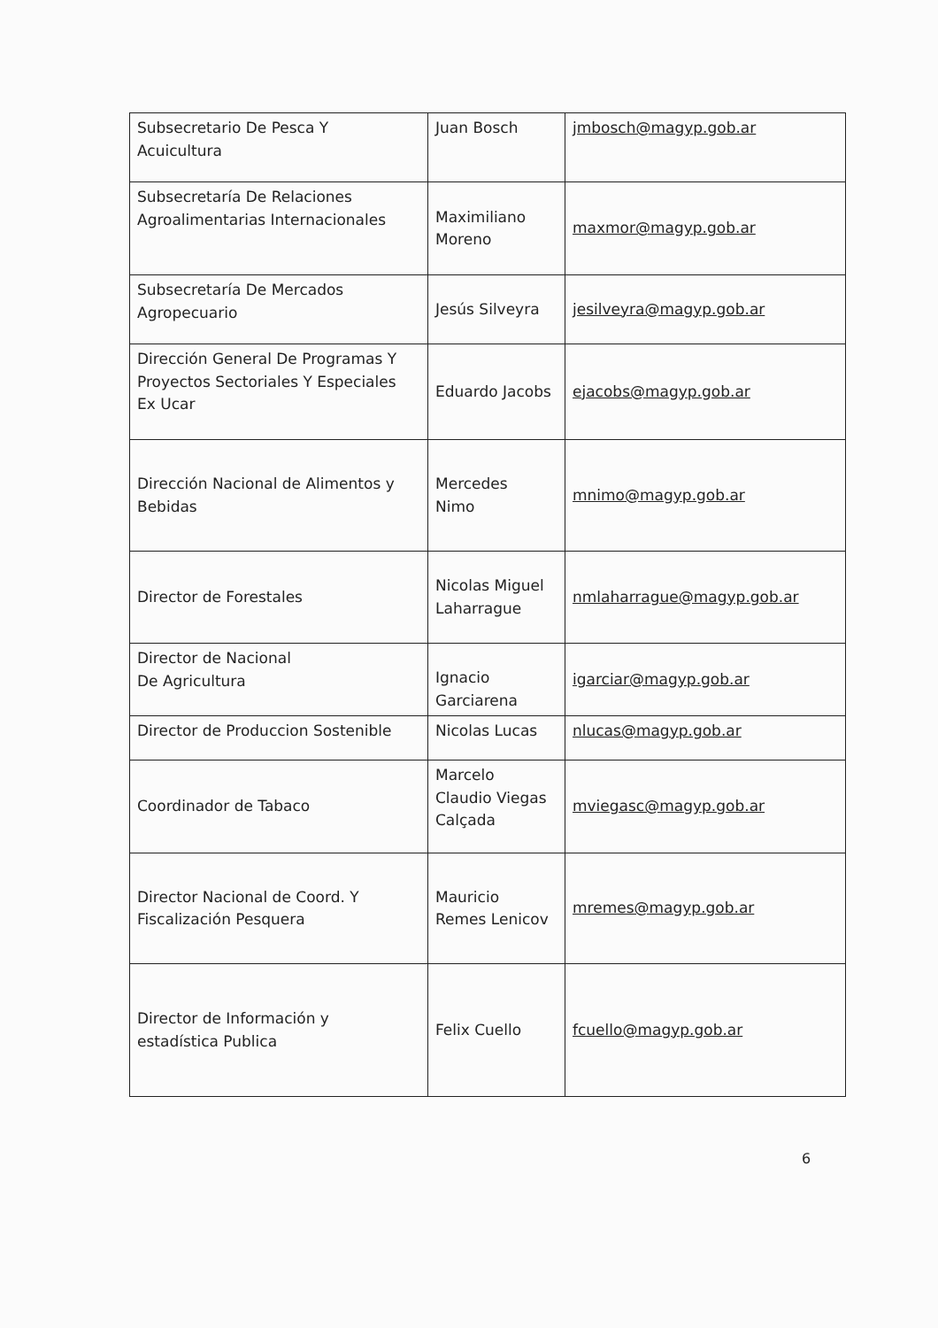| Subsecretario De Pesca Y Acuicultura | Juan Bosch | jmbosch@magyp.gob.ar |
| Subsecretaría De Relaciones Agroalimentarias Internacionales | Maximiliano Moreno | maxmor@magyp.gob.ar |
| Subsecretaría De Mercados Agropecuario | Jesús Silveyra | jesilveyra@magyp.gob.ar |
| Dirección General De Programas Y Proyectos Sectoriales Y Especiales Ex Ucar | Eduardo Jacobs | ejacobs@magyp.gob.ar |
| Dirección Nacional de Alimentos y Bebidas | Mercedes Nimo | mnimo@magyp.gob.ar |
| Director de Forestales | Nicolas Miguel Laharrague | nmlaharrague@magyp.gob.ar |
| Director de Nacional De Agricultura | Ignacio Garciarena | igarciar@magyp.gob.ar |
| Director de Produccion Sostenible | Nicolas Lucas | nlucas@magyp.gob.ar |
| Coordinador de Tabaco | Marcelo Claudio Viegas Calçada | mviegasc@magyp.gob.ar |
| Director Nacional de Coord. Y Fiscalización Pesquera | Mauricio Remes Lenicov | mremes@magyp.gob.ar |
| Director de Información y estadística Publica | Felix Cuello | fcuello@magyp.gob.ar |
6